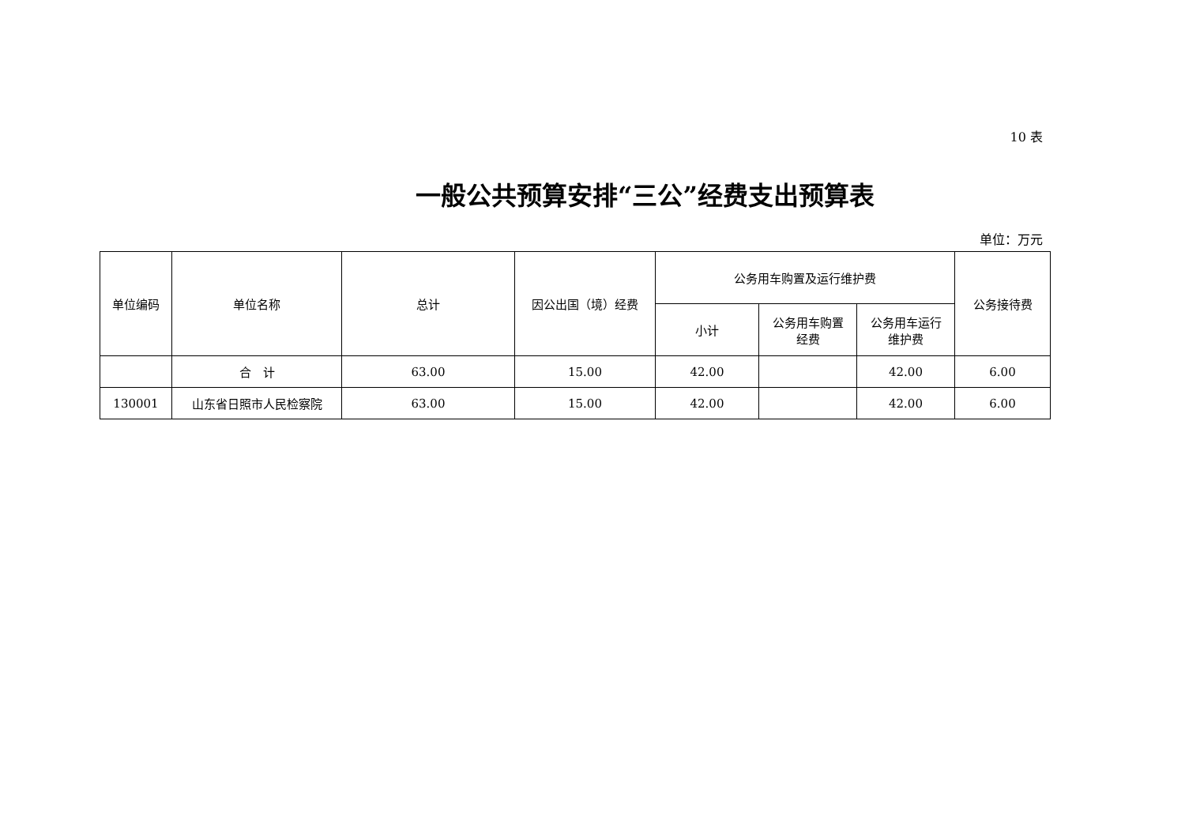10 表
一般公共预算安排“三公”经费支出预算表
单位：万元
| 单位编码 | 单位名称 | 总计 | 因公出国（境）经费 | 公务用车购置及运行维护费 | | | 公务接待费 |
| --- | --- | --- | --- | --- | --- | --- | --- |
| | | | | 小计 | 公务用车购置 经费 | 公务用车运行 维护费 | |
| | 合 计 | 63.00 | 15.00 | 42.00 | | 42.00 | 6.00 |
| 130001 | 山东省日照市人民检察院 | 63.00 | 15.00 | 42.00 | | 42.00 | 6.00 |